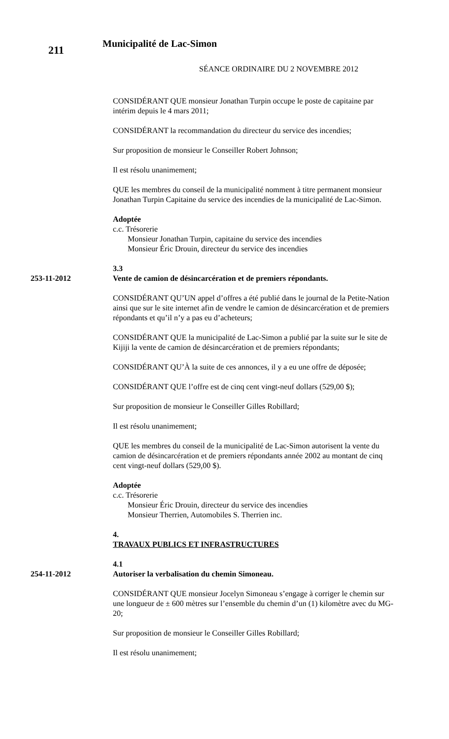211
Municipalité de Lac-Simon
SÉANCE ORDINAIRE DU 2 NOVEMBRE 2012
CONSIDÉRANT QUE monsieur Jonathan Turpin occupe le poste de capitaine par intérim depuis le 4 mars 2011;
CONSIDÉRANT la recommandation du directeur du service des incendies;
Sur proposition de monsieur le Conseiller Robert Johnson;
Il est résolu unanimement;
QUE les membres du conseil de la municipalité nomment à titre permanent monsieur Jonathan Turpin Capitaine du service des incendies de la municipalité de Lac-Simon.
Adoptée
c.c. Trésorerie
Monsieur Jonathan Turpin, capitaine du service des incendies
Monsieur Éric Drouin, directeur du service des incendies
3.3
253-11-2012 Vente de camion de désincarcération et de premiers répondants.
CONSIDÉRANT QU’UN appel d’offres a été publié dans le journal de la Petite-Nation ainsi que sur le site internet afin de vendre le camion de désincarcération et de premiers répondants et qu’il n’y a pas eu d’acheteurs;
CONSIDÉRANT QUE la municipalité de Lac-Simon a publié par la suite sur le site de Kijiji la vente de camion de désincarcération et de premiers répondants;
CONSIDÉRANT QU’À la suite de ces annonces, il y a eu une offre de déposée;
CONSIDÉRANT QUE l’offre est de cinq cent vingt-neuf dollars (529,00 $);
Sur proposition de monsieur le Conseiller Gilles Robillard;
Il est résolu unanimement;
QUE les membres du conseil de la municipalité de Lac-Simon autorisent la vente du camion de désincarcération et de premiers répondants année 2002 au montant de cinq cent vingt-neuf dollars (529,00 $).
Adoptée
c.c. Trésorerie
Monsieur Éric Drouin, directeur du service des incendies
Monsieur Therrien, Automobiles S. Therrien inc.
4.
TRAVAUX PUBLICS ET INFRASTRUCTURES
4.1
254-11-2012 Autoriser la verbalisation du chemin Simoneau.
CONSIDÉRANT QUE monsieur Jocelyn Simoneau s’engage à corriger le chemin sur une longueur de ± 600 mètres sur l’ensemble du chemin d’un (1) kilomètre avec du MG-20;
Sur proposition de monsieur le Conseiller Gilles Robillard;
Il est résolu unanimement;